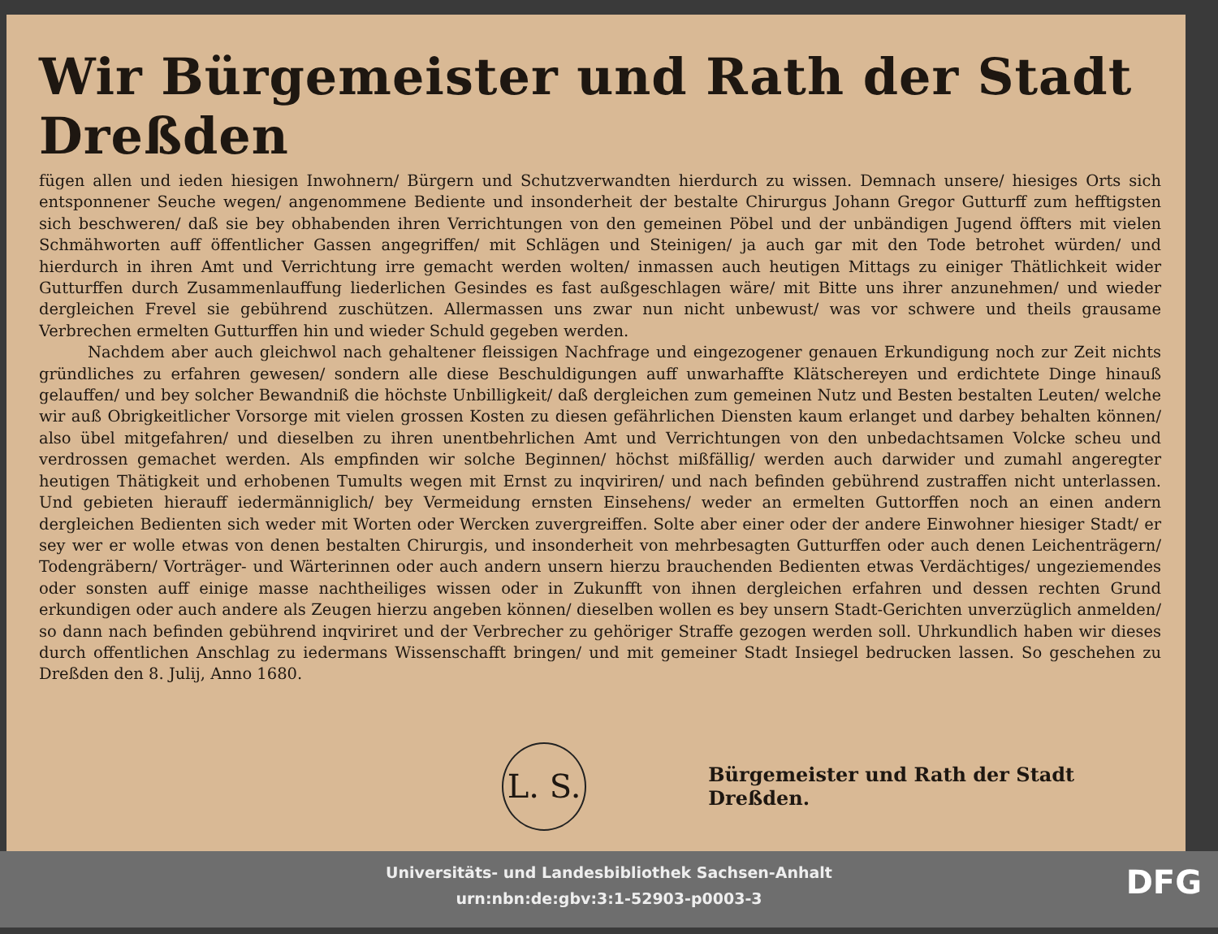Wir Bürgemeister und Rath der Stadt Dreßden
fügen allen und ieden hiesigen Inwohnern/ Bürgern und Schutzverwandten hierdurch zu wissen. Demnach unsere/ hiesiges Orts sich entsponnener Seuche wegen/ angenommene Bediente und insonderheit der bestalte Chirurgus Johann Gregor Gutturff zum hefftigsten sich beschweren/ daß sie bey obhabenden ihren Verrichtungen von den gemeinen Pöbel und der unbändigen Jugend öffters mit vielen Schmähworten auff öffentlicher Gassen angegriffen/ mit Schlägen und Steinigen/ ja auch gar mit den Tode betrohet würden/ und hierdurch in ihren Amt und Verrichtung irre gemacht werden wolten/ inmassen auch heutigen Mittags zu einiger Thätlichkeit wider Gutturffen durch Zusammenlauffung liederlichen Gesindes es fast außgeschlagen wäre/ mit Bitte uns ihrer anzunehmen/ und wieder dergleichen Frevel sie gebührend zuschützen. Allermassen uns zwar nun nicht unbewust/ was vor schwere und theils grausame Verbrechen ermelten Gutturffen hin und wieder Schuld gegeben werden.
Nachdem aber auch gleichwol nach gehaltener fleissigen Nachfrage und eingezogener genauen Erkundigung noch zur Zeit nichts gründliches zu erfahren gewesen/ sondern alle diese Beschuldigungen auff unwarhaffte Klätschereyen und erdichtete Dinge hinauß gelauffen/ und bey solcher Bewandniß die höchste Unbilligkeit/ daß dergleichen zum gemeinen Nutz und Besten bestalten Leuten/ welche wir auß Obrigkeitlicher Vorsorge mit vielen grossen Kosten zu diesen gefährlichen Diensten kaum erlanget und darbey behalten können/ also übel mitgefahren/ und dieselben zu ihren unentbehrlichen Amt und Verrichtungen von den unbedachtsamen Volcke scheu und verdrossen gemachet werden. Als empfinden wir solche Beginnen/ höchst mißfällig/ werden auch darwider und zumahl angeregter heutigen Thätigkeit und erhobenen Tumults wegen mit Ernst zu inqviriren/ und nach befinden gebührend zustraffen nicht unterlassen. Und gebieten hierauff iedermänniglich/ bey Vermeidung ernsten Einsehens/ weder an ermelten Guttorffen noch an einen andern dergleichen Bedienten sich weder mit Worten oder Wercken zuvergreiffen. Solte aber einer oder der andere Einwohner hiesiger Stadt/ er sey wer er wolle etwas von denen bestalten Chirurgis, und insonderheit von mehrbesagten Gutturffen oder auch denen Leichenträgern/ Todengräbern/ Vorträger- und Wärterinnen oder auch andern unsern hierzu brauchenden Bedienten etwas Verdächtiges/ ungeziemendes oder sonsten auff einige masse nachtheiliges wissen oder in Zukunfft von ihnen dergleichen erfahren und dessen rechten Grund erkundigen oder auch andere als Zeugen hierzu angeben können/ dieselben wollen es bey unsern Stadt-Gerichten unverzüglich anmelden/ so dann nach befinden gebührend inqviriret und der Verbrecher zu gehöriger Straffe gezogen werden soll. Uhrkundlich haben wir dieses durch offentlichen Anschlag zu iedermans Wissenschafft bringen/ und mit gemeiner Stadt Insiegel bedrucken lassen. So geschehen zu Dreßden den 8. Julij, Anno 1680.
L. S.
Bürgemeister und Rath der Stadt Dreßden.
Universitäts- und Landesbibliothek Sachsen-Anhalt
urn:nbn:de:gbv:3:1-52903-p0003-3
DFG